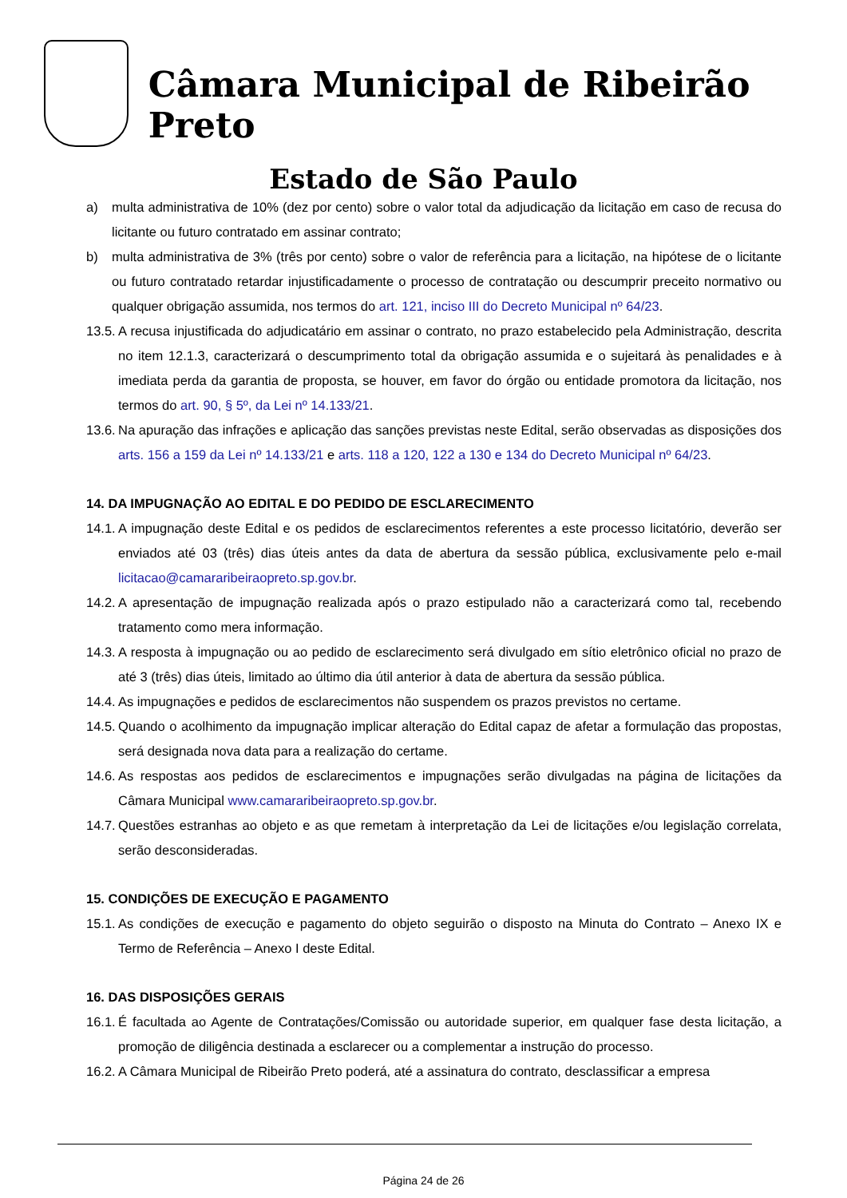Câmara Municipal de Ribeirão Preto
Estado de São Paulo
a) multa administrativa de 10% (dez por cento) sobre o valor total da adjudicação da licitação em caso de recusa do licitante ou futuro contratado em assinar contrato;
b) multa administrativa de 3% (três por cento) sobre o valor de referência para a licitação, na hipótese de o licitante ou futuro contratado retardar injustificadamente o processo de contratação ou descumprir preceito normativo ou qualquer obrigação assumida, nos termos do art. 121, inciso III do Decreto Municipal nº 64/23.
13.5. A recusa injustificada do adjudicatário em assinar o contrato, no prazo estabelecido pela Administração, descrita no item 12.1.3, caracterizará o descumprimento total da obrigação assumida e o sujeitará às penalidades e à imediata perda da garantia de proposta, se houver, em favor do órgão ou entidade promotora da licitação, nos termos do art. 90, § 5º, da Lei nº 14.133/21.
13.6. Na apuração das infrações e aplicação das sanções previstas neste Edital, serão observadas as disposições dos arts. 156 a 159 da Lei nº 14.133/21 e arts. 118 a 120, 122 a 130 e 134 do Decreto Municipal nº 64/23.
14. DA IMPUGNAÇÃO AO EDITAL E DO PEDIDO DE ESCLARECIMENTO
14.1. A impugnação deste Edital e os pedidos de esclarecimentos referentes a este processo licitatório, deverão ser enviados até 03 (três) dias úteis antes da data de abertura da sessão pública, exclusivamente pelo e-mail licitacao@camararibeiraopreto.sp.gov.br.
14.2. A apresentação de impugnação realizada após o prazo estipulado não a caracterizará como tal, recebendo tratamento como mera informação.
14.3. A resposta à impugnação ou ao pedido de esclarecimento será divulgado em sítio eletrônico oficial no prazo de até 3 (três) dias úteis, limitado ao último dia útil anterior à data de abertura da sessão pública.
14.4. As impugnações e pedidos de esclarecimentos não suspendem os prazos previstos no certame.
14.5. Quando o acolhimento da impugnação implicar alteração do Edital capaz de afetar a formulação das propostas, será designada nova data para a realização do certame.
14.6. As respostas aos pedidos de esclarecimentos e impugnações serão divulgadas na página de licitações da Câmara Municipal www.camararibeiraopreto.sp.gov.br.
14.7. Questões estranhas ao objeto e as que remetam à interpretação da Lei de licitações e/ou legislação correlata, serão desconsideradas.
15. CONDIÇÕES DE EXECUÇÃO E PAGAMENTO
15.1. As condições de execução e pagamento do objeto seguirão o disposto na Minuta do Contrato – Anexo IX e Termo de Referência – Anexo I deste Edital.
16. DAS DISPOSIÇÕES GERAIS
16.1. É facultada ao Agente de Contratações/Comissão ou autoridade superior, em qualquer fase desta licitação, a promoção de diligência destinada a esclarecer ou a complementar a instrução do processo.
16.2. A Câmara Municipal de Ribeirão Preto poderá, até a assinatura do contrato, desclassificar a empresa
Página 24 de 26